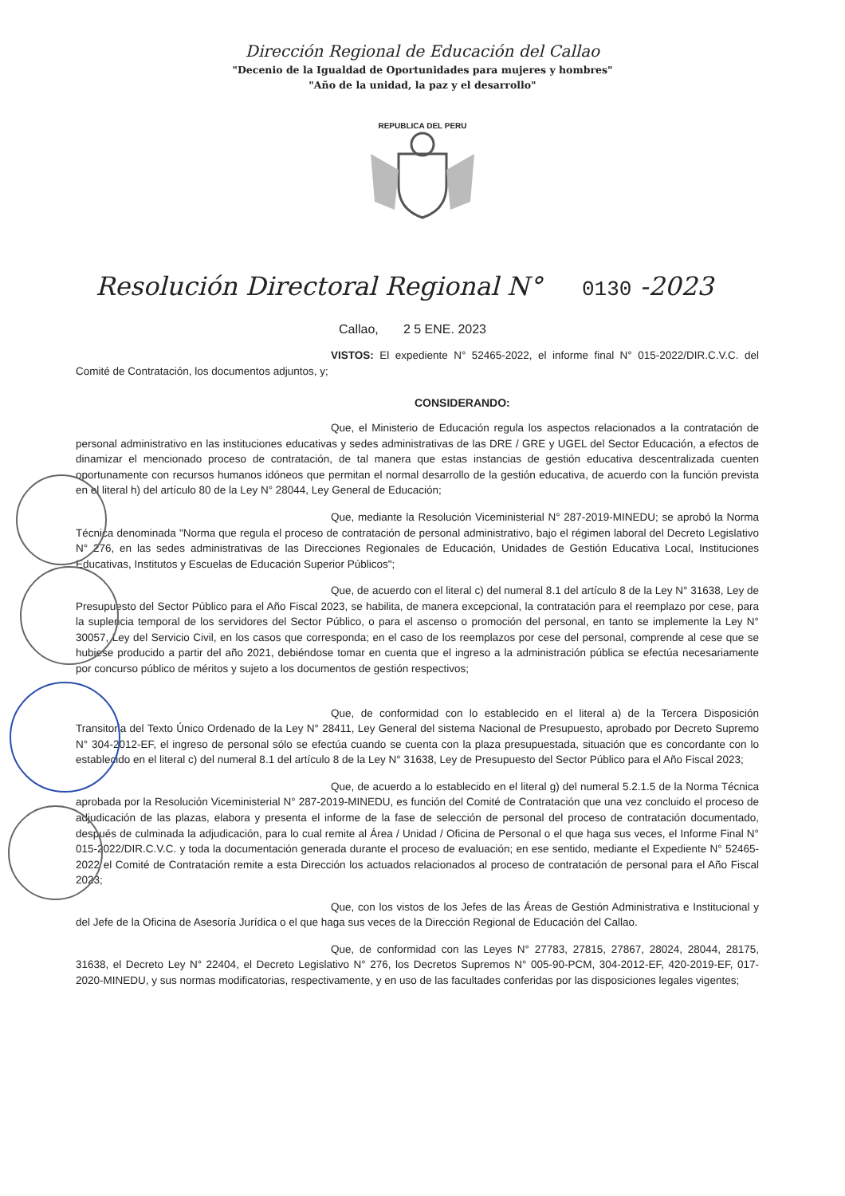Dirección Regional de Educación del Callao
"Decenio de la Igualdad de Oportunidades para mujeres y hombres"
"Año de la unidad, la paz y el desarrollo"
REPUBLICA DEL PERU
Resolución Directoral Regional N° 0130 -2023
Callao, 2 5 ENE. 2023
VISTOS: El expediente N° 52465-2022, el informe final N° 015-2022/DIR.C.V.C. del Comité de Contratación, los documentos adjuntos, y;
CONSIDERANDO:
Que, el Ministerio de Educación regula los aspectos relacionados a la contratación de personal administrativo en las instituciones educativas y sedes administrativas de las DRE / GRE y UGEL del Sector Educación, a efectos de dinamizar el mencionado proceso de contratación, de tal manera que estas instancias de gestión educativa descentralizada cuenten oportunamente con recursos humanos idóneos que permitan el normal desarrollo de la gestión educativa, de acuerdo con la función prevista en el literal h) del artículo 80 de la Ley N° 28044, Ley General de Educación;
Que, mediante la Resolución Viceministerial N° 287-2019-MINEDU; se aprobó la Norma Técnica denominada "Norma que regula el proceso de contratación de personal administrativo, bajo el régimen laboral del Decreto Legislativo N° 276, en las sedes administrativas de las Direcciones Regionales de Educación, Unidades de Gestión Educativa Local, Instituciones Educativas, Institutos y Escuelas de Educación Superior Públicos";
Que, de acuerdo con el literal c) del numeral 8.1 del artículo 8 de la Ley N° 31638, Ley de Presupuesto del Sector Público para el Año Fiscal 2023, se habilita, de manera excepcional, la contratación para el reemplazo por cese, para la suplencia temporal de los servidores del Sector Público, o para el ascenso o promoción del personal, en tanto se implemente la Ley N° 30057, Ley del Servicio Civil, en los casos que corresponda; en el caso de los reemplazos por cese del personal, comprende al cese que se hubiese producido a partir del año 2021, debiéndose tomar en cuenta que el ingreso a la administración pública se efectúa necesariamente por concurso público de méritos y sujeto a los documentos de gestión respectivos;
Que, de conformidad con lo establecido en el literal a) de la Tercera Disposición Transitoria del Texto Único Ordenado de la Ley N° 28411, Ley General del sistema Nacional de Presupuesto, aprobado por Decreto Supremo N° 304-2012-EF, el ingreso de personal sólo se efectúa cuando se cuenta con la plaza presupuestada, situación que es concordante con lo establecido en el literal c) del numeral 8.1 del artículo 8 de la Ley N° 31638, Ley de Presupuesto del Sector Público para el Año Fiscal 2023;
Que, de acuerdo a lo establecido en el literal g) del numeral 5.2.1.5 de la Norma Técnica aprobada por la Resolución Viceministerial N° 287-2019-MINEDU, es función del Comité de Contratación que una vez concluido el proceso de adjudicación de las plazas, elabora y presenta el informe de la fase de selección de personal del proceso de contratación documentado, después de culminada la adjudicación, para lo cual remite al Área / Unidad / Oficina de Personal o el que haga sus veces, el Informe Final N° 015-2022/DIR.C.V.C. y toda la documentación generada durante el proceso de evaluación; en ese sentido, mediante el Expediente N° 52465-2022 el Comité de Contratación remite a esta Dirección los actuados relacionados al proceso de contratación de personal para el Año Fiscal 2023;
Que, con los vistos de los Jefes de las Áreas de Gestión Administrativa e Institucional y del Jefe de la Oficina de Asesoría Jurídica o el que haga sus veces de la Dirección Regional de Educación del Callao.
Que, de conformidad con las Leyes N° 27783, 27815, 27867, 28024, 28044, 28175, 31638, el Decreto Ley N° 22404, el Decreto Legislativo N° 276, los Decretos Supremos N° 005-90-PCM, 304-2012-EF, 420-2019-EF, 017-2020-MINEDU, y sus normas modificatorias, respectivamente, y en uso de las facultades conferidas por las disposiciones legales vigentes;